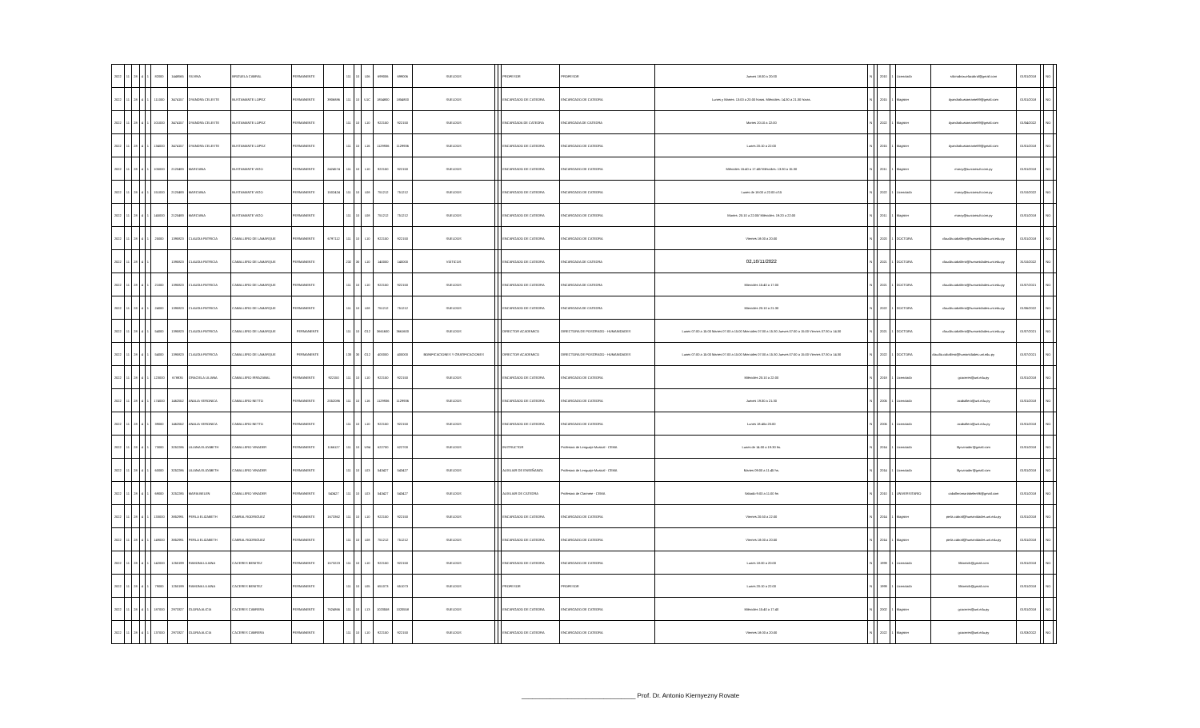| 2022 | 11 | 28 | 4 | 1 | 82000 | 1448565 | SILVINA | BRIZUELA CABRAL | PERMANENTE | | 111 | 10 | L06 | 699006 | 699006 | SUELDOS | | | PROFESOR | PROFESOR | Jueves 18.00 a 20:00 | N | | 2010 | 1 | Licenciado | silvinabrizuelacabral@gmail.com | 01/01/2018 | | NO | |
| 2022 | 11 | 28 | 4 | 1 | 111000 | 3474157 | DYANDRA CELESTE | BUSTAMANTE LOPEZ | PERMANENTE | 3906886 | 111 | 10 | U1C | 1854800 | 1854800 | SUELDOS | | | ENCARGADO DE CATEDRA | ENCARGADO DE CATEDRA | Lunes y Martes: 13:00 a 20:00 horas. Miércoles: 14:30 a 21:30 horas. | N | | 2015 | 1 | Magister | dyandrabustamante89@gmail.com | 01/01/2018 | | NO | |
| 2022 | 11 | 28 | 4 | 1 | 101000 | 3474157 | DYANDRA CELESTE | BUSTAMANTE LOPEZ | PERMANENTE | | 111 | 10 | L10 | 922150 | 922150 | SUELDOS | | | ENCARGADA DE CATEDRA | ENCARGADA DE CATEDRA | Martes 20:10 a 22:00 | N | | 2022 | 1 | Magister | dyandrabustamante89@gmail.com | 01/04/2022 | | NO | |
| 2022 | 11 | 28 | 4 | 1 | 134000 | 3474157 | DYANDRA CELESTE | BUSTAMANTE LOPEZ | PERMANENTE | | 111 | 10 | L16 | 1129936 | 1129936 | SUELDOS | | | ENCARGADO DE CATEDRA | ENCARGADO DE CATEDRA | Lunes 20:10 a 22:00 | N | | 2015 | 1 | Magister | dyandrabustamante89@gmail.com | 01/01/2018 | | NO | |
| 2022 | 11 | 28 | 4 | 1 | 105000 | 2120493 | MARCIANA | BUSTAMANTE VIGO | PERMANENTE | 2424574 | 111 | 10 | L10 | 922150 | 922150 | SUELDOS | | | ENCARGADO DE CATEDRA | ENCARGADO DE CATEDRA | Miércoles 15:40 a 17:40/ Miércoles: 13:30 a 15:30 | N | | 2011 | 1 | Magister | marcy@surconsult.com.py | 01/01/2018 | | NO | |
| 2022 | 11 | 28 | 4 | 1 | 151000 | 2120493 | MARCIANA | BUSTAMANTE VIGO | PERMANENTE | 1502424 | 111 | 10 | L08 | 751212 | 751212 | SUELDOS | | | ENCARGADO DE CATEDRA | ENCARGADO DE CATEDRA | Lunes de 18:00 a 22:00 c/15 | N | | 2022 | 1 | Licenciado | marcy@surconsult.com.py | 01/10/2022 | | NO | |
| 2022 | 11 | 28 | 4 | 1 | 145000 | 2120493 | MARCIANA | BUSTAMANTE VIGO | PERMANENTE | | 111 | 10 | L08 | 751212 | 751212 | SUELDOS | | | ENCARGADO DE CATEDRA | ENCARGADO DE CATEDRA | Martes: 20:10 a 22:00/ Miércoles: 19:20 a 22:00 | N | | 2011 | 1 | Magister | marcy@surconsult.com.py | 01/01/2018 | | NO | |
| 2022 | 11 | 28 | 4 | 1 | 25000 | 1390823 | CLAUDIA PATRICIA | CABALLERO DE LAMARQUE | PERMANENTE | 6797112 | 111 | 10 | L10 | 922150 | 922150 | SUELDOS | | | ENCARGADO DE CATEDRA | ENCARGADO DE CATEDRA | Viernes 18:00 a 20:00 | N | | 2020 | 1 | DOCTORA | claudia.caballero@humanidades.uni.edu.py | 01/01/2018 | | NO | |
| 2022 | 11 | 28 | 4 | 1 | | 1390823 | CLAUDIA PATRICIA | CABALLERO DE LAMARQUE | PERMANENTE | | 232 | 30 | L10 | 140000 | 140000 | VIÁTICOS | | | ENCARGADO DE CATEDRA | ENCARGADA DE CATEDRA | 02,16/11/2022 | N | | 2021 | 1 | DOCTORA | claudia.caballero@humanidades.uni.edu.py | 31/10/2022 | | NO | |
| 2022 | 11 | 28 | 4 | 1 | 21000 | 1390823 | CLAUDIA PATRICIA | CABALLERO DE LAMARQUE | PERMANENTE | | 111 | 10 | L10 | 922150 | 922150 | SUELDOS | | | ENCARGADO DE CATEDRA | ENCARGADA DE CATEDRA | Miercoles 15:40 a 17:00 | N | | 2021 | 1 | DOCTORA | claudia.caballero@humanidades.uni.edu.py | 01/07/2021 | | NO | |
| 2022 | 11 | 28 | 4 | 1 | 24000 | 1390823 | CLAUDIA PATRICIA | CABALLERO DE LAMARQUE | PERMANENTE | | 111 | 10 | L08 | 751212 | 751212 | SUELDOS | | | ENCARGADO DE CATEDRA | ENCARGADA DE CATEDRA | Miercoles 20:10 a 21:30 | N | | 2022 | 1 | DOCTORA | claudia.caballero@humanidades.uni.edu.py | 01/06/2022 | | NO | |
| 2022 | 11 | 28 | 4 | 1 | 54000 | 1390823 | CLAUDIA PATRICIA | CABALLERO DE LAMARQUE | PERMANENTE | | 111 | 10 | G12 | 3661600 | 3661600 | SUELDOS | | | DIRECTOR ACADEMICO | DIRECTORA DE POSGRADO - HUMANIDADES | Lunes 07:00 a 15:00 Martes 07:00 a 15:00 Miercoles 07:00 a 15:30 Jueves 07:00 a 15:00 Viernes 07:30 a 14:30 | N | | 2021 | 1 | DOCTORA | claudia.caballero@humanidades.uni.edu.py | 01/07/2021 | | NO | |
| 2022 | 11 | 28 | 4 | 1 | 54000 | 1390823 | CLAUDIA PATRICIA | CABALLERO DE LAMARQUE | PERMANENTE | | 133 | 30 | G12 | 400000 | 400000 | BONIFICACIONES Y GRATIFICACIONES | | | DIRECTOR ACADEMICO | DIRECTORA DE POSGRADO - HUMANIDADES | Lunes 07:00 a 15:00 Martes 07:00 a 15:00 Miercoles 07:00 a 15:30 Jueves 07:00 a 15:00 Viernes 07:30 a 14:30 | N | | 2022 | 1 | DOCTORA | claudia.caballero@humanidades.uni.edu.py | 01/07/2021 | | NO | |
| 2022 | 11 | 28 | 4 | 1 | 123000 | 678835 | GRACIELA LILIANA | CABALLERO IRRAZABAL | PERMANENTE | 922150 | 111 | 10 | L10 | 922150 | 922150 | SUELDOS | | | ENCARGADO DE CATEDRA | ENCARGADO DE CATEDRA | Miércoles 20:10 a 22:00 | N | | 2018 | 1 | Licenciado | gcaceres@uni.edu.py | 01/01/2018 | | NO | |
| 2022 | 11 | 28 | 4 | 1 | 174000 | 1462552 | ANALIA VERONICA | CABALLERO NETTO | PERMANENTE | 2052086 | 111 | 10 | L16 | 1129936 | 1129936 | SUELDOS | | | ENCARGADO DE CATEDRA | ENCARGADO DE CATEDRA | Jueves 19:30 a 21:30 | N | | 2006 | 1 | Licenciado | acaballero@uni.edu.py | 01/01/2018 | | NO | |
| 2022 | 11 | 28 | 4 | 1 | 39000 | 1462552 | ANALIA VERONICA | CABALLERO NETTO | PERMANENTE | | 111 | 10 | L10 | 922150 | 922150 | SUELDOS | | | ENCARGADO DE CATEDRA | ENCARGADO DE CATEDRA | Lunes 18:40a 20:00 | N | | 2006 | 1 | Licenciado | acaballero@uni.edu.py | 01/01/2018 | | NO | |
| 2022 | 11 | 28 | 4 | 1 | 73000 | 3252286 | LILIANA ELIZABETH | CABALLERO VINADER | PERMANENTE | 1166127 | 111 | 10 | U94 | 622700 | 622700 | SUELDOS | | | INSTRUCTOR | Profesora de Lenguaje Musical - CEMA | Lunes de 14:00 a 19:30 hs. | N | | 2014 | 1 | Licenciado | lilycvinader@gmail.com | 01/01/2018 | | NO | |
| 2022 | 11 | 28 | 4 | 1 | 60000 | 3252286 | LILIANA ELIZABETH | CABALLERO VINADER | PERMANENTE | | 111 | 10 | L03 | 543427 | 543427 | SUELDOS | | | AUXILIAR DE ENSEÑANZA | Profesora de Lenguaje Musical - CEMA | Martes 09:00 a 11:45 hs. | N | | 2014 | 1 | Licenciado | lilycvinader@gmail.com | 01/01/2018 | | NO | |
| 2022 | 11 | 28 | 4 | 1 | 69000 | 3252285 | MARIA BELEN | CABALLERO VINADER | PERMANENTE | 543427 | 111 | 10 | L03 | 543427 | 543427 | SUELDOS | | | AUXILIAR DE CATEDRA | Profesora de Clarinete - CEMA | Sabado 9:00 a 11:00 hs | N | | 2010 | 1 | UNIVERSITARIO | caballeromariabelen86@gmail.com | 01/01/2018 | | NO | |
| 2022 | 11 | 28 | 4 | 1 | 133000 | 3852991 | PERLA ELIZABETH | CABRAL RODRIGUEZ | PERMANENTE | 1673362 | 111 | 10 | L10 | 922150 | 922150 | SUELDOS | | | ENCARGADO DE CATEDRA | ENCARGADO DE CATEDRA | Viernes 20:50 a 22:00 | N | | 2014 | 1 | Magister | perla.cabral@humanidades.uni.edu.py | 01/01/2018 | | NO | |
| 2022 | 11 | 28 | 4 | 1 | 149000 | 3852991 | PERLA ELIZABETH | CABRAL RODRIGUEZ | PERMANENTE | | 111 | 10 | L08 | 751212 | 751212 | SUELDOS | | | ENCARGADO DE CATEDRA | ENCARGADO DE CATEDRA | Viernes 18:00 a 20:50 | N | | 2014 | 1 | Magister | perla.cabral@humanidades.uni.edu.py | 01/01/2018 | | NO | |
| 2022 | 11 | 28 | 4 | 1 | 142000 | 1250199 | RAMONA LILIANA | CACERES BENITEZ | PERMANENTE | 1573223 | 111 | 10 | L10 | 922150 | 922150 | SUELDOS | | | ENCARGADO DE CATEDRA | ENCARGADO DE CATEDRA | Lunes 18:00 a 20:00 | N | | 1999 | 1 | Licenciado | liliromicb@gmail.com | 01/01/2018 | | NO | |
| 2022 | 11 | 28 | 4 | 1 | 79000 | 1250199 | RAMONA LILIANA | CACERES BENITEZ | PERMANENTE | | 111 | 10 | L05 | 651073 | 651073 | SUELDOS | | | PROFESOR | PROFESOR | Lunes 20:10 a 22:00 | N | | 1999 | 1 | Licenciado | liliromicb@gmail.com | 01/01/2018 | | NO | |
| 2022 | 11 | 28 | 4 | 1 | 187000 | 2973327 | GLORIA ALICIA | CACERES CABRERA | PERMANENTE | 7624866 | 111 | 10 | L13 | 1020558 | 1020558 | SUELDOS | | | ENCARGADO DE CATEDRA | ENCARGADO DE CATEDRA | Miércoles 15:40 a 17:40 | N | | 2002 | 1 | Magister | gcaceres@uni.edu.py | 01/01/2018 | | NO | |
| 2022 | 11 | 28 | 4 | 1 | 137000 | 2973327 | GLORIA ALICIA | CACERES CABRERA | PERMANENTE | | 111 | 10 | L10 | 922150 | 922150 | SUELDOS | | | ENCARGADO DE CATEDRA | ENCARGADO DE CATEDRA | Viernes 18:00 a 20:00 | N | | 2022 | 1 | Magister | gcaceres@uni.edu.py | 01/03/2022 | | NO | |
________________________________ Prof. Dr. Antonio Kiernyezny Rovate